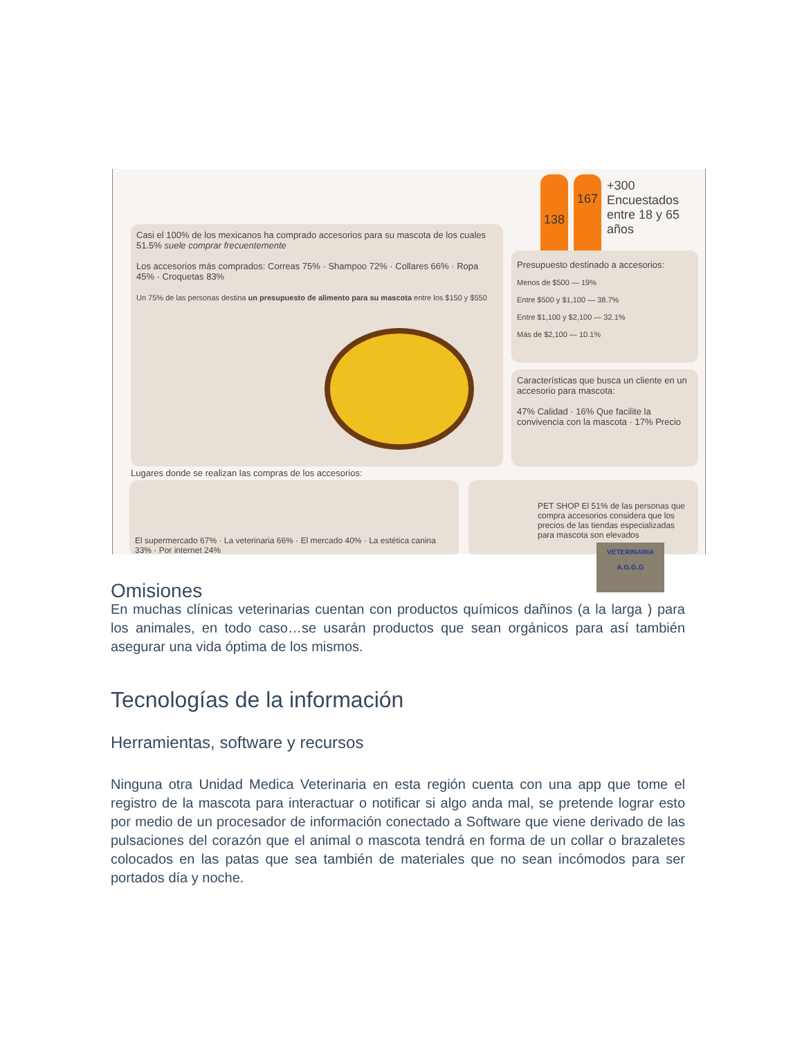138 167
+300
Encuestados
entre 18 y 65
años
Casi el 100% de los mexicanos ha comprado accesorios para su mascota de los cuales 51.5% suele comprar frecuentemente
Los accesorios más comprados: Correas 75% · Shampoo 72% · Collares 66% · Ropa 45% · Croquetas 83%
Un 75% de las personas destina un presupuesto de alimento para su mascota entre los $150 y $550
Presupuesto destinado a accesorios:
Menos de $500 — 19%
Entre $500 y $1,100 — 38.7%
Entre $1,100 y $2,100 — 32.1%
Más de $2,100 — 10.1%
Características que busca un cliente en un accesorio para mascota:
47% Calidad · 16% Que facilite la convivencia con la mascota · 17% Precio
Lugares donde se realizan las compras de los accesorios:
El supermercado 67% · La veterinaria 66% · El mercado 40% · La estética canina 33% · Por internet 24%
PET SHOP El 51% de las personas que compra accesorios considera que los precios de las tiendas especializadas para mascota son elevados
VETERINARIA
A.G.G.G
Omisiones
En muchas clínicas veterinarias cuentan con productos químicos dañinos (a la larga ) para los animales, en todo caso…se usarán productos que sean orgánicos para así también asegurar una vida óptima de los mismos.
Tecnologías de la información
Herramientas, software y recursos
Ninguna otra Unidad Medica Veterinaria en esta región cuenta con una app que tome el registro de la mascota para interactuar o notificar si algo anda mal, se pretende lograr esto por medio de un procesador de información conectado a Software que viene derivado de las pulsaciones del corazón que el animal o mascota tendrá en forma de un collar o brazaletes colocados en las patas que sea también de materiales que no sean incómodos para ser portados día y noche.